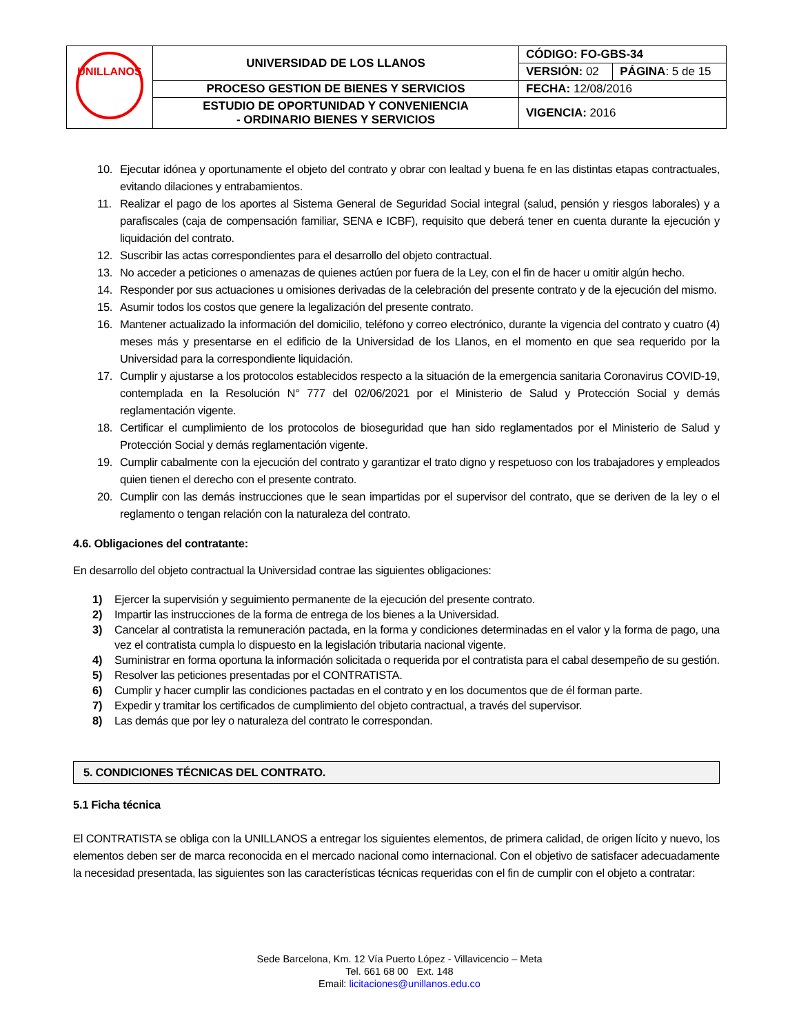| UNILLANOS | UNIVERSIDAD DE LOS LLANOS | CÓDIGO: FO-GBS-34 | |
| | | VERSIÓN: 02 | PÁGINA : 5 de 15 |
| | PROCESO GESTION DE BIENES Y SERVICIOS | FECHA: 12/08/2016 | |
| | ESTUDIO DE OPORTUNIDAD Y CONVENIENCIA - ORDINARIO BIENES Y SERVICIOS | VIGENCIA: 2016 | |
10. Ejecutar idónea y oportunamente el objeto del contrato y obrar con lealtad y buena fe en las distintas etapas contractuales, evitando dilaciones y entrabamientos.
11. Realizar el pago de los aportes al Sistema General de Seguridad Social integral (salud, pensión y riesgos laborales) y a parafiscales (caja de compensación familiar, SENA e ICBF), requisito que deberá tener en cuenta durante la ejecución y liquidación del contrato.
12. Suscribir las actas correspondientes para el desarrollo del objeto contractual.
13. No acceder a peticiones o amenazas de quienes actúen por fuera de la Ley, con el fin de hacer u omitir algún hecho.
14. Responder por sus actuaciones u omisiones derivadas de la celebración del presente contrato y de la ejecución del mismo.
15. Asumir todos los costos que genere la legalización del presente contrato.
16. Mantener actualizado la información del domicilio, teléfono y correo electrónico, durante la vigencia del contrato y cuatro (4) meses más y presentarse en el edificio de la Universidad de los Llanos, en el momento en que sea requerido por la Universidad para la correspondiente liquidación.
17. Cumplir y ajustarse a los protocolos establecidos respecto a la situación de la emergencia sanitaria Coronavirus COVID-19, contemplada en la Resolución N° 777 del 02/06/2021 por el Ministerio de Salud y Protección Social y demás reglamentación vigente.
18. Certificar el cumplimiento de los protocolos de bioseguridad que han sido reglamentados por el Ministerio de Salud y Protección Social y demás reglamentación vigente.
19. Cumplir cabalmente con la ejecución del contrato y garantizar el trato digno y respetuoso con los trabajadores y empleados quien tienen el derecho con el presente contrato.
20. Cumplir con las demás instrucciones que le sean impartidas por el supervisor del contrato, que se deriven de la ley o el reglamento o tengan relación con la naturaleza del contrato.
4.6. Obligaciones del contratante:
En desarrollo del objeto contractual la Universidad contrae las siguientes obligaciones:
1) Ejercer la supervisión y seguimiento permanente de la ejecución del presente contrato.
2) Impartir las instrucciones de la forma de entrega de los bienes a la Universidad.
3) Cancelar al contratista la remuneración pactada, en la forma y condiciones determinadas en el valor y la forma de pago, una vez el contratista cumpla lo dispuesto en la legislación tributaria nacional vigente.
4) Suministrar en forma oportuna la información solicitada o requerida por el contratista para el cabal desempeño de su gestión.
5) Resolver las peticiones presentadas por el CONTRATISTA.
6) Cumplir y hacer cumplir las condiciones pactadas en el contrato y en los documentos que de él forman parte.
7) Expedir y tramitar los certificados de cumplimiento del objeto contractual, a través del supervisor.
8) Las demás que por ley o naturaleza del contrato le correspondan.
5. CONDICIONES TÉCNICAS DEL CONTRATO.
5.1 Ficha técnica
El CONTRATISTA se obliga con la UNILLANOS a entregar los siguientes elementos, de primera calidad, de origen lícito y nuevo, los elementos deben ser de marca reconocida en el mercado nacional como internacional. Con el objetivo de satisfacer adecuadamente la necesidad presentada, las siguientes son las características técnicas requeridas con el fin de cumplir con el objeto a contratar:
Sede Barcelona, Km. 12 Vía Puerto López - Villavicencio – Meta
Tel. 661 68 00 Ext. 148
Email: licitaciones@unillanos.edu.co